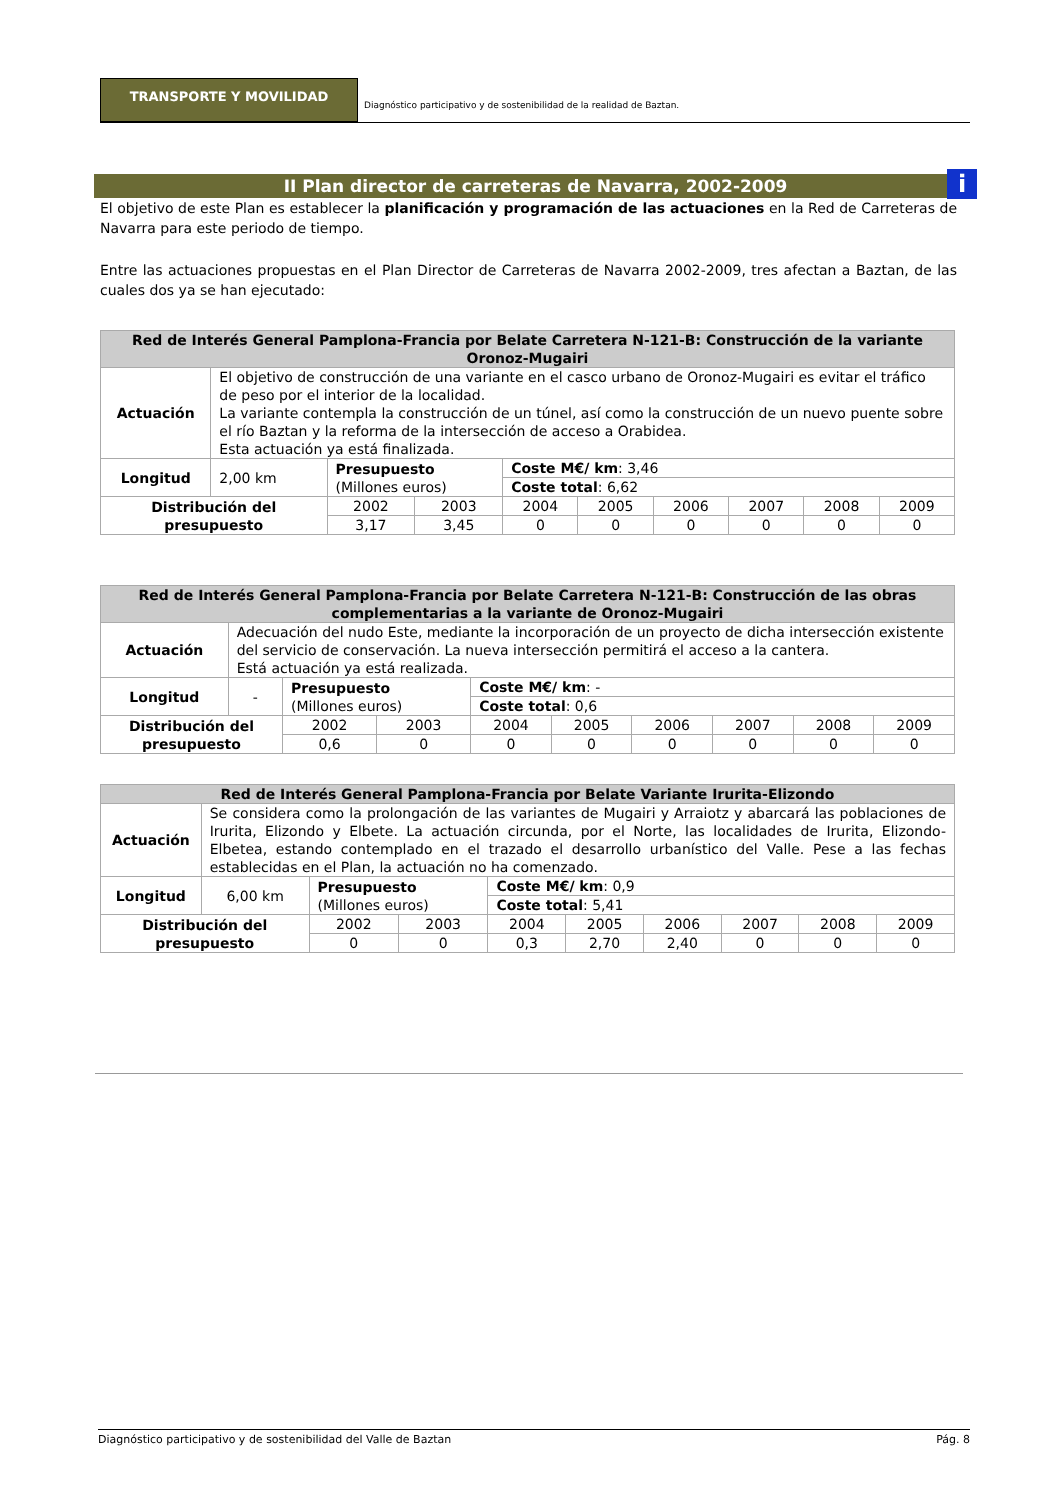TRANSPORTE Y MOVILIDAD Diagnóstico participativo y de sostenibilidad de la realidad de Baztan.
II Plan director de carreteras de Navarra, 2002-2009 i
El objetivo de este Plan es establecer la planificación y programación de las actuaciones en la Red de Carreteras de Navarra para este periodo de tiempo.
Entre las actuaciones propuestas en el Plan Director de Carreteras de Navarra 2002-2009, tres afectan a Baztan, de las cuales dos ya se han ejecutado:
| Red de Interés General Pamplona-Francia por Belate Carretera N-121-B: Construcción de la variante Oronoz-Mugairi | | | | | | | | | |
| --- | --- | --- | --- | --- | --- | --- | --- | --- | --- |
| Actuación | El objetivo de construcción de una variante en el casco urbano de Oronoz-Mugairi es evitar el tráfico de peso por el interior de la localidad. La variante contempla la construcción de un túnel, así como la construcción de un nuevo puente sobre el río Baztan y la reforma de la intersección de acceso a Orabidea. Esta actuación ya está finalizada. | | | | | | | | |
| Longitud | 2,00 km | Presupuesto (Millones euros) | | Coste M€/ km : 3,46 | | | | | |
| | | | | Coste total : 6,62 | | | | | |
| Distribución del presupuesto | | 2002 | 2003 | 2004 | 2005 | 2006 | 2007 | 2008 | 2009 |
| | | 3,17 | 3,45 | 0 | 0 | 0 | 0 | 0 | 0 |
| Red de Interés General Pamplona-Francia por Belate Carretera N-121-B: Construcción de las obras complementarias a la variante de Oronoz-Mugairi | | | | | | | | | |
| --- | --- | --- | --- | --- | --- | --- | --- | --- | --- |
| Actuación | Adecuación del nudo Este, mediante la incorporación de un proyecto de dicha intersección existente del servicio de conservación. La nueva intersección permitirá el acceso a la cantera. Está actuación ya está realizada. | | | | | | | | |
| Longitud | - | Presupuesto (Millones euros) | | Coste M€/ km : - | | | | | |
| | | | | Coste total : 0,6 | | | | | |
| Distribución del presupuesto | | 2002 | 2003 | 2004 | 2005 | 2006 | 2007 | 2008 | 2009 |
| | | 0,6 | 0 | 0 | 0 | 0 | 0 | 0 | 0 |
| Red de Interés General Pamplona-Francia por Belate Variante Irurita-Elizondo | | | | | | | | | |
| --- | --- | --- | --- | --- | --- | --- | --- | --- | --- |
| Actuación | Se considera como la prolongación de las variantes de Mugairi y Arraiotz y abarcará las poblaciones de Irurita, Elizondo y Elbete. La actuación circunda, por el Norte, las localidades de Irurita, Elizondo-Elbetea, estando contemplado en el trazado el desarrollo urbanístico del Valle. Pese a las fechas establecidas en el Plan, la actuación no ha comenzado. | | | | | | | | |
| Longitud | 6,00 km | Presupuesto (Millones euros) | | Coste M€/ km : 0,9 | | | | | |
| | | | | Coste total : 5,41 | | | | | |
| Distribución del presupuesto | | 2002 | 2003 | 2004 | 2005 | 2006 | 2007 | 2008 | 2009 |
| | | 0 | 0 | 0,3 | 2,70 | 2,40 | 0 | 0 | 0 |
Diagnóstico participativo y de sostenibilidad del Valle de Baztan Pág. 8